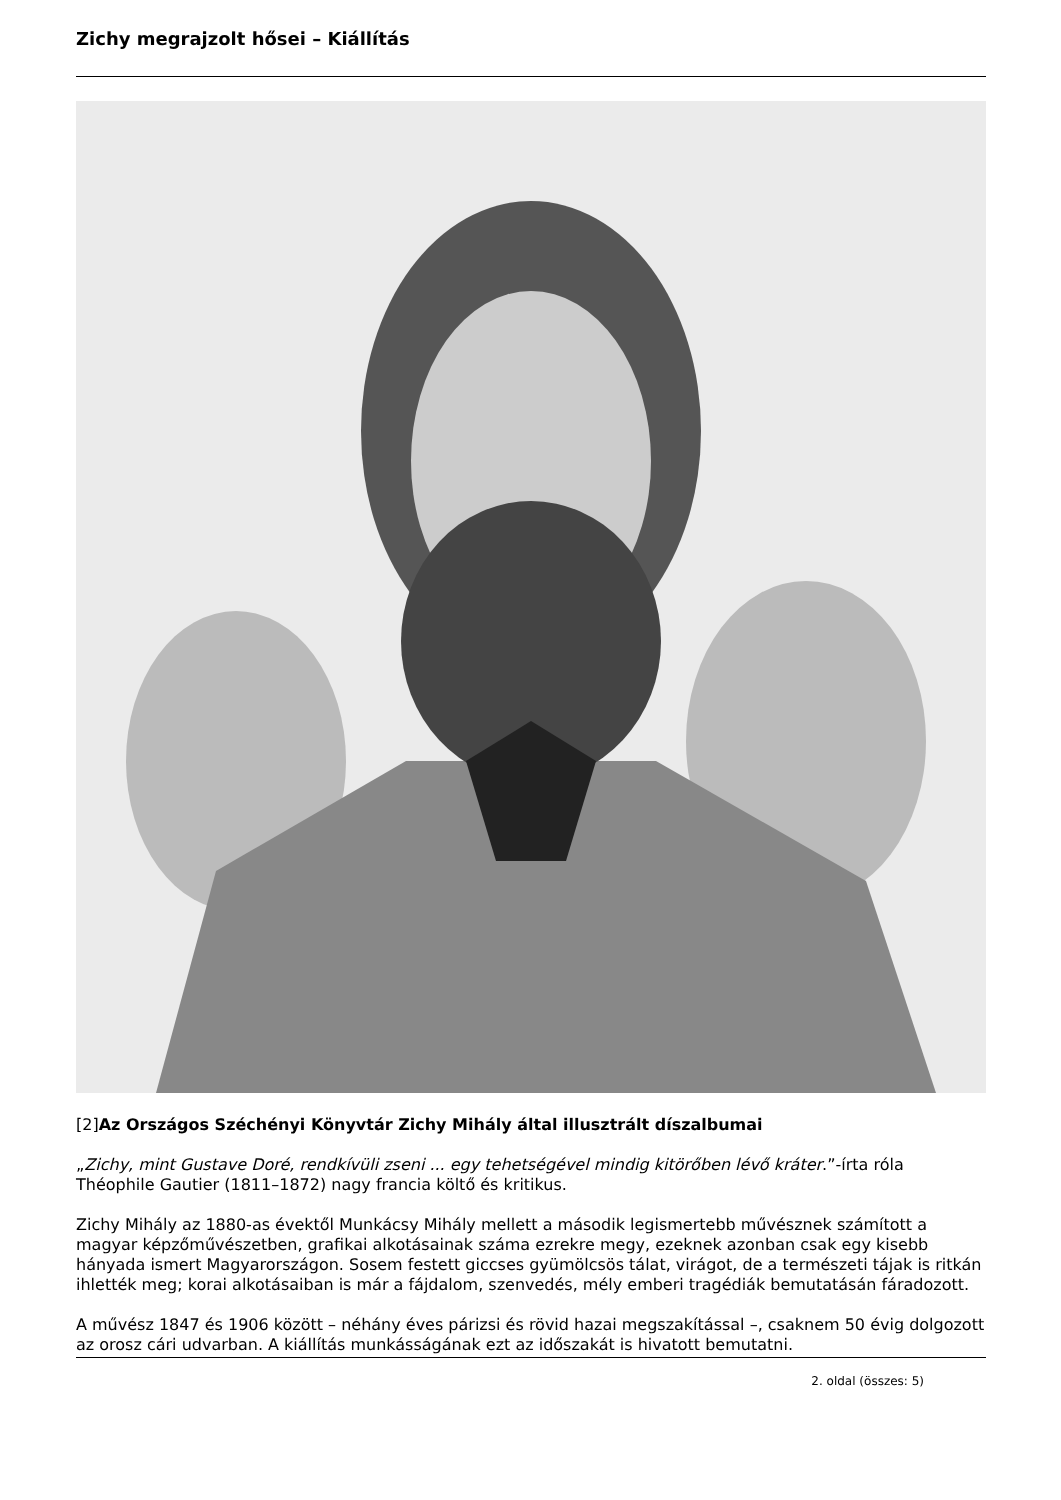Zichy megrajzolt hősei – Kiállítás
[2]Az Országos Széchényi Könyvtár Zichy Mihály által illusztrált díszalbumai
„Zichy, mint Gustave Doré, rendkívüli zseni ... egy tehetségével mindig kitörőben lévő kráter.”-írta róla Théophile Gautier (1811–1872) nagy francia költő és kritikus.
Zichy Mihály az 1880-as évektől Munkácsy Mihály mellett a második legismertebb művésznek számított a magyar képzőművészetben, grafikai alkotásainak száma ezrekre megy, ezeknek azonban csak egy kisebb hányada ismert Magyarországon. Sosem festett giccses gyümölcsös tálat, virágot, de a természeti tájak is ritkán ihlették meg; korai alkotásaiban is már a fájdalom, szenvedés, mély emberi tragédiák bemutatásán fáradozott.
A művész 1847 és 1906 között – néhány éves párizsi és rövid hazai megszakítással –, csaknem 50 évig dolgozott az orosz cári udvarban. A kiállítás munkásságának ezt az időszakát is hivatott bemutatni.
2. oldal (összes: 5)